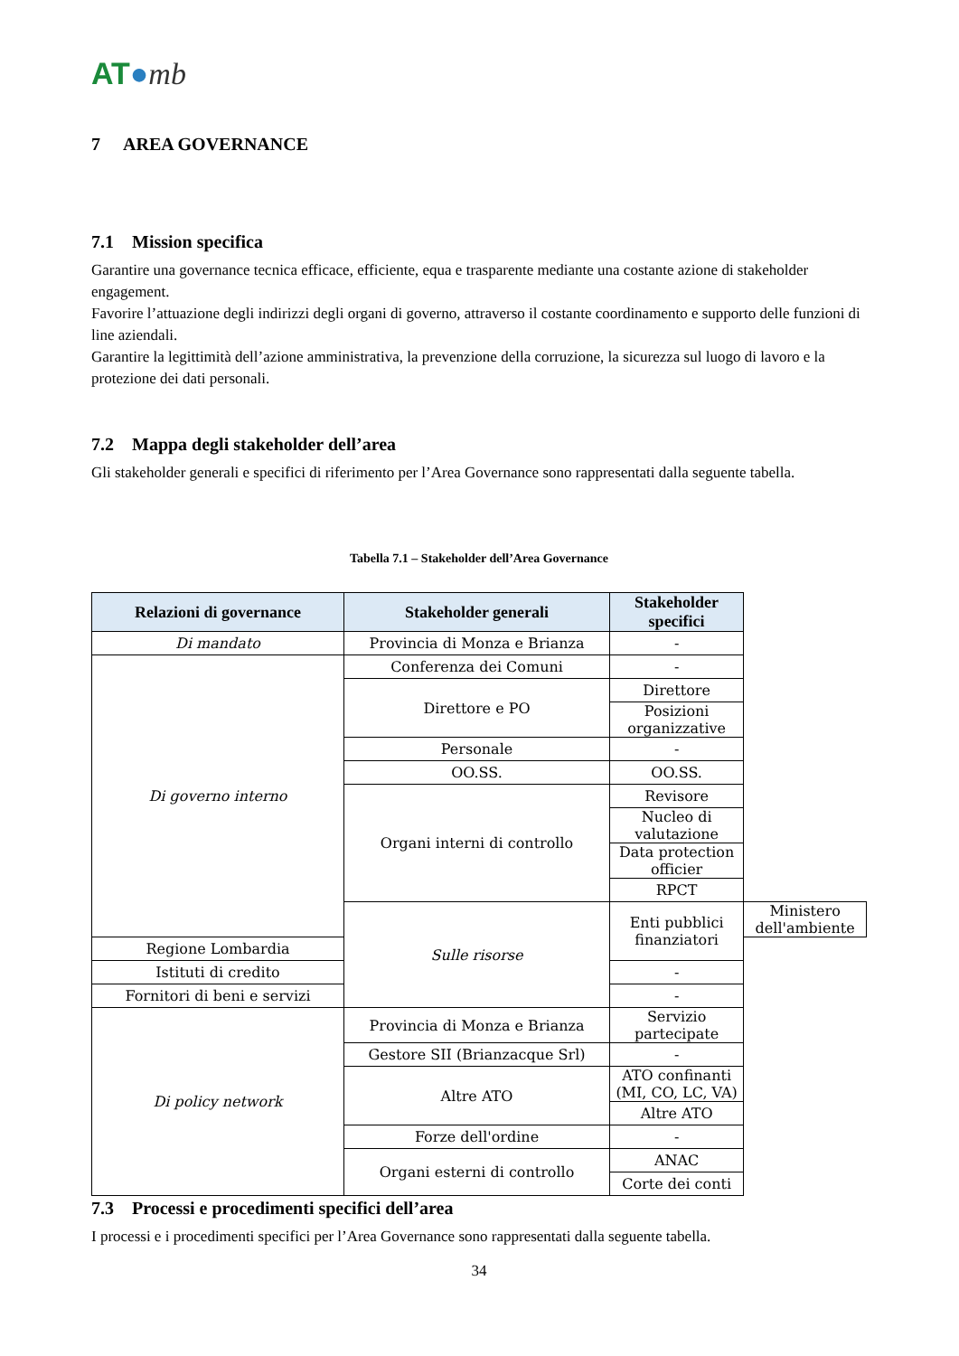AT●mb
7 AREA GOVERNANCE
7.1 Mission specifica
Garantire una governance tecnica efficace, efficiente, equa e trasparente mediante una costante azione di stakeholder engagement.
Favorire l’attuazione degli indirizzi degli organi di governo, attraverso il costante coordinamento e supporto delle funzioni di line aziendali.
Garantire la legittimità dell’azione amministrativa, la prevenzione della corruzione, la sicurezza sul luogo di lavoro e la protezione dei dati personali.
7.2 Mappa degli stakeholder dell’area
Gli stakeholder generali e specifici di riferimento per l’Area Governance sono rappresentati dalla seguente tabella.
Tabella 7.1 – Stakeholder dell’Area Governance
| Relazioni di governance | Stakeholder generali | Stakeholder specifici | |
| --- | --- | --- | --- |
| Di mandato | Provincia di Monza e Brianza | - | |
| Di governo interno | Conferenza dei Comuni | - | |
| | Direttore e PO | Direttore | |
| | | Posizioni organizzative | |
| | Personale | - | |
| | OO.SS. | OO.SS. | |
| | Organi interni di controllo | Revisore | |
| | | Nucleo di valutazione | |
| | | Data protection officier | |
| | | RPCT | |
| | Sulle risorse | Enti pubblici finanziatori | Ministero dell'ambiente |
| Regione Lombardia | | | |
| Istituti di credito | | - | |
| Fornitori di beni e servizi | | - | |
| Di policy network | Provincia di Monza e Brianza | Servizio partecipate | |
| | Gestore SII (Brianzacque Srl) | - | |
| | Altre ATO | ATO confinanti (MI, CO, LC, VA) | |
| | | Altre ATO | |
| | Forze dell'ordine | - | |
| | Organi esterni di controllo | ANAC | |
| | | Corte dei conti | |
7.3 Processi e procedimenti specifici dell’area
I processi e i procedimenti specifici per l’Area Governance sono rappresentati dalla seguente tabella.
34